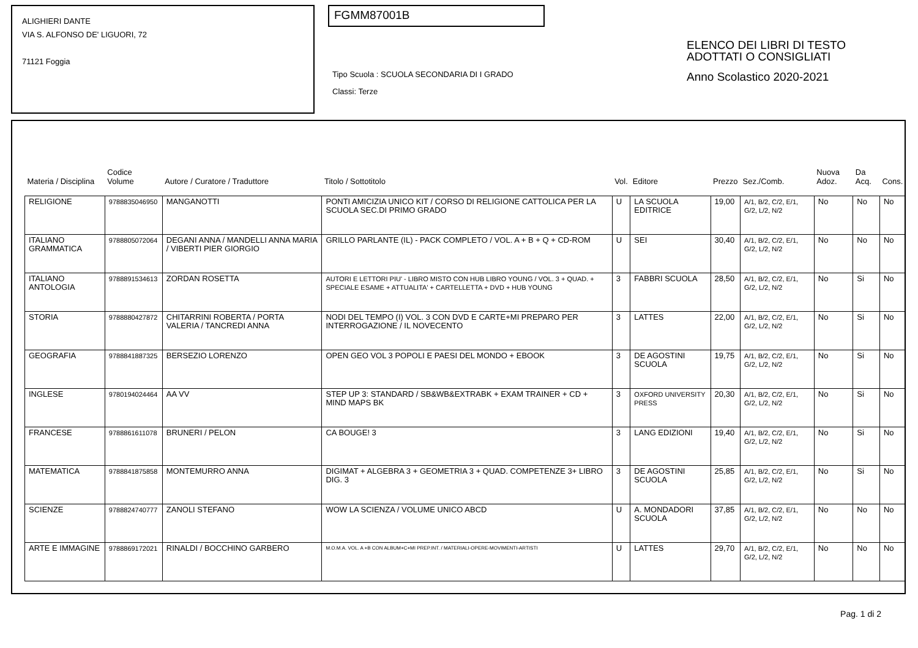ALIGHIERI DANTE
VIA S. ALFONSO DE' LIGUORI, 72
71121 Foggia
FGMM87001B
Tipo Scuola : SCUOLA SECONDARIA DI I GRADO
Classi: Terze
ELENCO DEI LIBRI DI TESTO
ADOTTATI O CONSIGLIATI
Anno Scolastico 2020-2021
| Materia / Disciplina | Codice Volume | Autore / Curatore / Traduttore | Titolo / Sottotitolo | Vol. | Editore | Prezzo | Sez./Comb. | Nuova Adoz. | Da Acq. | Cons. |
| --- | --- | --- | --- | --- | --- | --- | --- | --- | --- | --- |
| RELIGIONE | 9788835046950 | MANGANOTTI | PONTI AMICIZIA UNICO KIT / CORSO DI RELIGIONE CATTOLICA PER LA SCUOLA SEC.DI PRIMO GRADO | U | LA SCUOLA EDITRICE | 19,00 | A/1, B/2, C/2, E/1, G/2, L/2, N/2 | No | No | No |
| ITALIANO GRAMMATICA | 9788805072064 | DEGANI ANNA / MANDELLI ANNA MARIA / VIBERTI PIER GIORGIO | GRILLO PARLANTE (IL) - PACK COMPLETO / VOL. A + B + Q + CD-ROM | U | SEI | 30,40 | A/1, B/2, C/2, E/1, G/2, L/2, N/2 | No | No | No |
| ITALIANO ANTOLOGIA | 9788891534613 | ZORDAN ROSETTA | AUTORI E LETTORI PIU' - LIBRO MISTO CON HUB LIBRO YOUNG / VOL. 3 + QUAD. + SPECIALE ESAME + ATTUALITA' + CARTELLETTA + DVD + HUB YOUNG | 3 | FABBRI SCUOLA | 28,50 | A/1, B/2, C/2, E/1, G/2, L/2, N/2 | No | Si | No |
| STORIA | 9788880427872 | CHITARRINI ROBERTA / PORTA VALERIA / TANCREDI ANNA | NODI DEL TEMPO (I) VOL. 3 CON DVD E CARTE+MI PREPARO PER INTERROGAZIONE / IL NOVECENTO | 3 | LATTES | 22,00 | A/1, B/2, C/2, E/1, G/2, L/2, N/2 | No | Si | No |
| GEOGRAFIA | 9788841887325 | BERSEZIO LORENZO | OPEN GEO VOL 3 POPOLI E PAESI DEL MONDO + EBOOK | 3 | DE AGOSTINI SCUOLA | 19,75 | A/1, B/2, C/2, E/1, G/2, L/2, N/2 | No | Si | No |
| INGLESE | 9780194024464 | AA VV | STEP UP 3: STANDARD / SB&WB&EXTRABK + EXAM TRAINER + CD + MIND MAPS BK | 3 | OXFORD UNIVERSITY PRESS | 20,30 | A/1, B/2, C/2, E/1, G/2, L/2, N/2 | No | Si | No |
| FRANCESE | 9788861611078 | BRUNERI / PELON | CA BOUGE! 3 | 3 | LANG EDIZIONI | 19,40 | A/1, B/2, C/2, E/1, G/2, L/2, N/2 | No | Si | No |
| MATEMATICA | 9788841875858 | MONTEMURRO ANNA | DIGIMAT + ALGEBRA 3 + GEOMETRIA 3 + QUAD. COMPETENZE 3+ LIBRO DIG. 3 | 3 | DE AGOSTINI SCUOLA | 25,85 | A/1, B/2, C/2, E/1, G/2, L/2, N/2 | No | Si | No |
| SCIENZE | 9788824740777 | ZANOLI STEFANO | WOW LA SCIENZA / VOLUME UNICO ABCD | U | A. MONDADORI SCUOLA | 37,85 | A/1, B/2, C/2, E/1, G/2, L/2, N/2 | No | No | No |
| ARTE E IMMAGINE | 9788869172021 | RINALDI / BOCCHINO GARBERO | M.O.M.A. VOL. A +B CON ALBUM+C+MI PREP.INT. / MATERIALI-OPERE-MOVIMENTI-ARTISTI | U | LATTES | 29,70 | A/1, B/2, C/2, E/1, G/2, L/2, N/2 | No | No | No |
Pag. 1 di 2